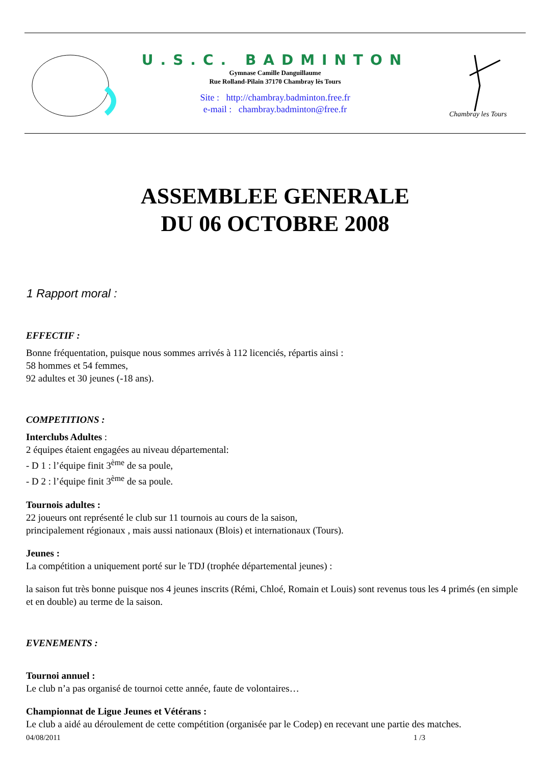U.S.C. BADMINTON
Gymnase Camille Danguillaume
Rue Rolland-Pilain 37170 Chambray lès Tours
Site : http://chambray.badminton.free.fr
e-mail : chambray.badminton@free.fr
Chambray les Tours
ASSEMBLEE GENERALE
DU 06 OCTOBRE 2008
1 Rapport moral :
EFFECTIF :
Bonne fréquentation, puisque nous sommes arrivés à 112 licenciés, répartis ainsi :
58 hommes et 54 femmes,
92 adultes et 30 jeunes (-18 ans).
COMPETITIONS :
Interclubs Adultes :
2 équipes étaient engagées au niveau départemental:
- D 1 : l’équipe finit 3<sup>ème</sup> de sa poule,
- D 2 : l’équipe finit 3<sup>ème</sup> de sa poule.
Tournois adultes :
22 joueurs ont représenté le club sur 11 tournois au cours de la saison,
principalement régionaux , mais aussi nationaux (Blois) et internationaux (Tours).
Jeunes :
La compétition a uniquement porté sur le TDJ (trophée départemental jeunes) :
la saison fut très bonne puisque nos 4 jeunes inscrits (Rémi, Chloé, Romain et Louis) sont revenus tous les 4 primés (en simple et en double) au terme de la saison.
EVENEMENTS :
Tournoi annuel :
Le club n’a pas organisé de tournoi cette année, faute de volontaires…
Championnat de Ligue Jeunes et Vétérans :
Le club a aidé au déroulement de cette compétition (organisée par le Codep) en recevant une partie des matches.
04/08/2011 1 /3